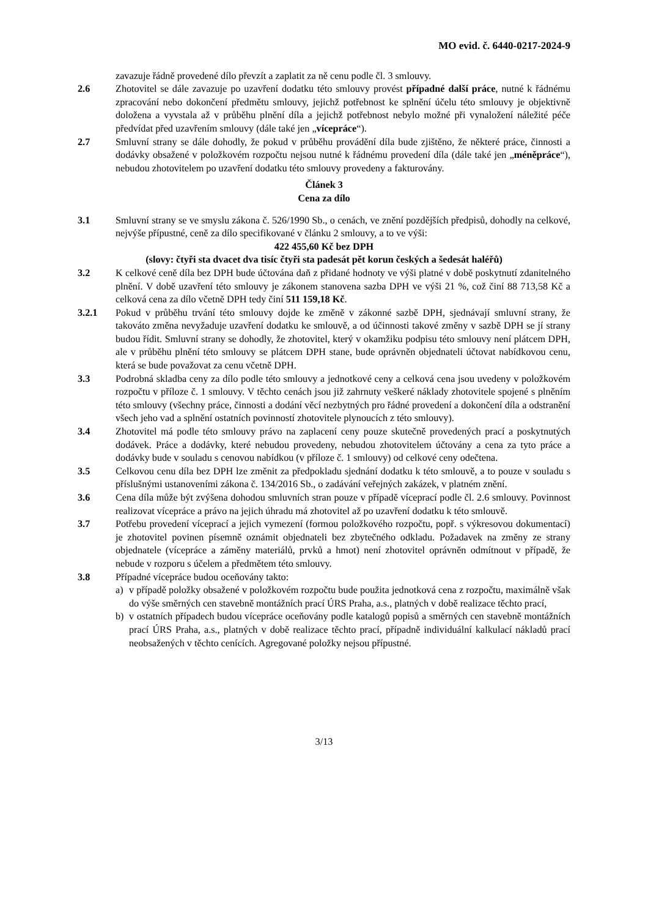MO evid. č. 6440-0217-2024-9
zavazuje řádně provedené dílo převzít a zaplatit za ně cenu podle čl. 3 smlouvy.
2.6 Zhotovitel se dále zavazuje po uzavření dodatku této smlouvy provést případné další práce, nutné k řádnému zpracování nebo dokončení předmětu smlouvy, jejichž potřebnost ke splnění účelu této smlouvy je objektivně doložena a vyvstala až v průběhu plnění díla a jejichž potřebnost nebylo možné při vynaložení náležité péče předvídat před uzavřením smlouvy (dále také jen „vícepráce“).
2.7 Smluvní strany se dále dohodly, že pokud v průběhu provádění díla bude zjištěno, že některé práce, činnosti a dodávky obsažené v položkovém rozpočtu nejsou nutné k řádnému provedení díla (dále také jen „méněpráce“), nebudou zhotovitelem po uzavření dodatku této smlouvy provedeny a fakturovány.
Článek 3
Cena za dílo
3.1 Smluvní strany se ve smyslu zákona č. 526/1990 Sb., o cenách, ve znění pozdějších předpisů, dohodly na celkové, nejvýše přípustné, ceně za dílo specifikované v článku 2 smlouvy, a to ve výši:
422 455,60 Kč bez DPH
(slovy: čtyři sta dvacet dva tisíc čtyři sta padesát pět korun českých a šedesát haléřů)
3.2 K celkové ceně díla bez DPH bude účtována daň z přidané hodnoty ve výši platné v době poskytnutí zdanitelného plnění. V době uzavření této smlouvy je zákonem stanovena sazba DPH ve výši 21 %, což činí 88 713,58 Kč a celková cena za dílo včetně DPH tedy činí 511 159,18 Kč.
3.2.1 Pokud v průběhu trvání této smlouvy dojde ke změně v zákonné sazbě DPH, sjednávají smluvní strany, že takováto změna nevyžaduje uzavření dodatku ke smlouvě, a od účinnosti takové změny v sazbě DPH se jí strany budou řídit. Smluvní strany se dohodly, že zhotovitel, který v okamžiku podpisu této smlouvy není plátcem DPH, ale v průběhu plnění této smlouvy se plátcem DPH stane, bude oprávněn objednateli účtovat nabídkovou cenu, která se bude považovat za cenu včetně DPH.
3.3 Podrobná skladba ceny za dílo podle této smlouvy a jednotkové ceny a celková cena jsou uvedeny v položkovém rozpočtu v příloze č. 1 smlouvy. V těchto cenách jsou již zahrnuty veškeré náklady zhotovitele spojené s plněním této smlouvy (všechny práce, činnosti a dodání věcí nezbytných pro řádné provedení a dokončení díla a odstranění všech jeho vad a splnění ostatních povinností zhotovitele plynoucích z této smlouvy).
3.4 Zhotovitel má podle této smlouvy právo na zaplacení ceny pouze skutečně provedených prací a poskytnutých dodávek. Práce a dodávky, které nebudou provedeny, nebudou zhotovitelem účtovány a cena za tyto práce a dodávky bude v souladu s cenovou nabídkou (v příloze č. 1 smlouvy) od celkové ceny odečtena.
3.5 Celkovou cenu díla bez DPH lze změnit za předpokladu sjednání dodatku k této smlouvě, a to pouze v souladu s příslušnými ustanoveními zákona č. 134/2016 Sb., o zadávání veřejných zakázek, v platném znění.
3.6 Cena díla může být zvýšena dohodou smluvních stran pouze v případě víceprací podle čl. 2.6 smlouvy. Povinnost realizovat vícepráce a právo na jejich úhradu má zhotovitel až po uzavření dodatku k této smlouvě.
3.7 Potřebu provedení víceprací a jejich vymezení (formou položkového rozpočtu, popř. s výkresovou dokumentací) je zhotovitel povinen písemně oznámit objednateli bez zbytečného odkladu. Požadavek na změny ze strany objednatele (vícepráce a záměny materiálů, prvků a hmot) není zhotovitel oprávněn odmítnout v případě, že nebude v rozporu s účelem a předmětem této smlouvy.
3.8 Případné vícepráce budou oceňovány takto:
a) v případě položky obsažené v položkovém rozpočtu bude použita jednotková cena z rozpočtu, maximálně však do výše směrných cen stavebně montážních prací ÚRS Praha, a.s., platných v době realizace těchto prací,
b) v ostatních případech budou vícepráce oceňovány podle katalogů popisů a směrných cen stavebně montážních prací ÚRS Praha, a.s., platných v době realizace těchto prací, případně individuální kalkulací nákladů prací neobsažených v těchto cenících. Agregované položky nejsou přípustné.
3/13